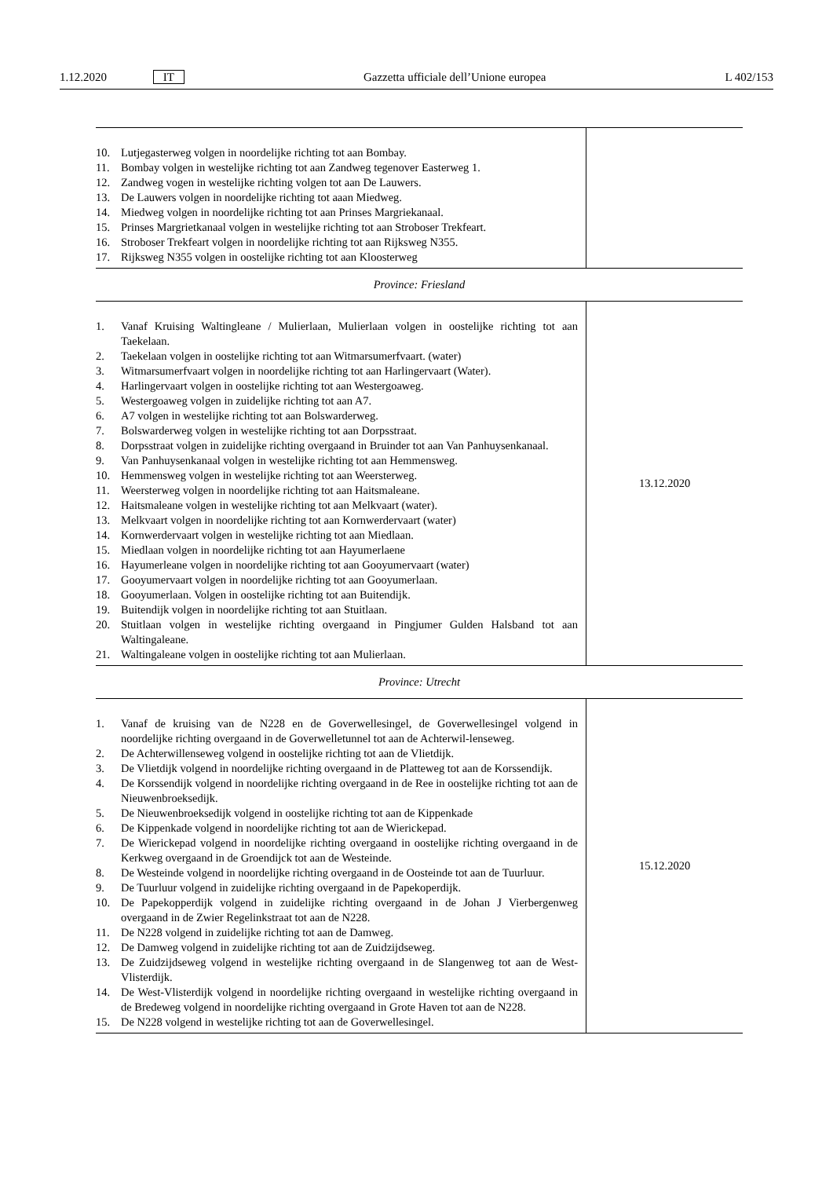1.12.2020 IT Gazzetta ufficiale dell’Unione europea L 402/153
| 10. Lutjegasterweg volgen in noordelijke richting tot aan Bombay. 11. Bombay volgen in westelijke richting tot aan Zandweg tegenover Easterweg 1. 12. Zandweg vogen in westelijke richting volgen tot aan De Lauwers. 13. De Lauwers volgen in noordelijke richting tot aaan Miedweg. 14. Miedweg volgen in noordelijke richting tot aan Prinses Margriekanaal. 15. Prinses Margrietkanaal volgen in westelijke richting tot aan Stroboser Trekfeart. 16. Stroboser Trekfeart volgen in noordelijke richting tot aan Rijksweg N355. 17. Rijksweg N355 volgen in oostelijke richting tot aan Kloosterweg | |
| Province: Friesland | |
| 1. Vanaf Kruising Waltingleane / Mulierlaan, Mulierlaan volgen in oostelijke richting tot aan Taekelaan. 2. Taekelaan volgen in oostelijke richting tot aan Witmarsumerfvaart. (water) 3. Witmarsumerfvaart volgen in noordelijke richting tot aan Harlingervaart (Water). 4. Harlingervaart volgen in oostelijke richting tot aan Westergoaweg. 5. Westergoaweg volgen in zuidelijke richting tot aan A7. 6. A7 volgen in westelijke richting tot aan Bolswarderweg. 7. Bolswarderweg volgen in westelijke richting tot aan Dorpsstraat. 8. Dorpsstraat volgen in zuidelijke richting overgaand in Bruinder tot aan Van Panhuysenkanaal. 9. Van Panhuysenkanaal volgen in westelijke richting tot aan Hemmensweg. 10. Hemmensweg volgen in westelijke richting tot aan Weersterweg. 11. Weersterweg volgen in noordelijke richting tot aan Haitsmaleane. 12. Haitsmaleane volgen in westelijke richting tot aan Melkvaart (water). 13. Melkvaart volgen in noordelijke richting tot aan Kornwerdervaart (water) 14. Kornwerdervaart volgen in westelijke richting tot aan Miedlaan. 15. Miedlaan volgen in noordelijke richting tot aan Hayumerlaene 16. Hayumerleane volgen in noordelijke richting tot aan Gooyumervaart (water) 17. Gooyumervaart volgen in noordelijke richting tot aan Gooyumerlaan. 18. Gooyumerlaan. Volgen in oostelijke richting tot aan Buitendijk. 19. Buitendijk volgen in noordelijke richting tot aan Stuitlaan. 20. Stuitlaan volgen in westelijke richting overgaand in Pingjumer Gulden Halsband tot aan Waltingaleane. 21. Waltingaleane volgen in oostelijke richting tot aan Mulierlaan. | 13.12.2020 |
| Province: Utrecht | |
| 1. Vanaf de kruising van de N228 en de Goverwellesingel, de Goverwellesingel volgend in noordelijke richting overgaand in de Goverwelletunnel tot aan de Achterwil-lenseweg. 2. De Achterwillenseweg volgend in oostelijke richting tot aan de Vlietdijk. 3. De Vlietdijk volgend in noordelijke richting overgaand in de Platteweg tot aan de Korssendijk. 4. De Korssendijk volgend in noordelijke richting overgaand in de Ree in oostelijke richting tot aan de Nieuwenbroeksedijk. 5. De Nieuwenbroeksedijk volgend in oostelijke richting tot aan de Kippenkade 6. De Kippenkade volgend in noordelijke richting tot aan de Wierickepad. 7. De Wierickepad volgend in noordelijke richting overgaand in oostelijke richting overgaand in de Kerkweg overgaand in de Groendijck tot aan de Westeinde. 8. De Westeinde volgend in noordelijke richting overgaand in de Oosteinde tot aan de Tuurluur. 9. De Tuurluur volgend in zuidelijke richting overgaand in de Papekoperdijk. 10. De Papekopperdijk volgend in zuidelijke richting overgaand in de Johan J Vierbergenweg overgaand in de Zwier Regelinkstraat tot aan de N228. 11. De N228 volgend in zuidelijke richting tot aan de Damweg. 12. De Damweg volgend in zuidelijke richting tot aan de Zuidzijdseweg. 13. De Zuidzijdseweg volgend in westelijke richting overgaand in de Slangenweg tot aan de West-Vlisterdijk. 14. De West-Vlisterdijk volgend in noordelijke richting overgaand in westelijke richting overgaand in de Bredeweg volgend in noordelijke richting overgaand in Grote Haven tot aan de N228. 15. De N228 volgend in westelijke richting tot aan de Goverwellesingel. | 15.12.2020 |